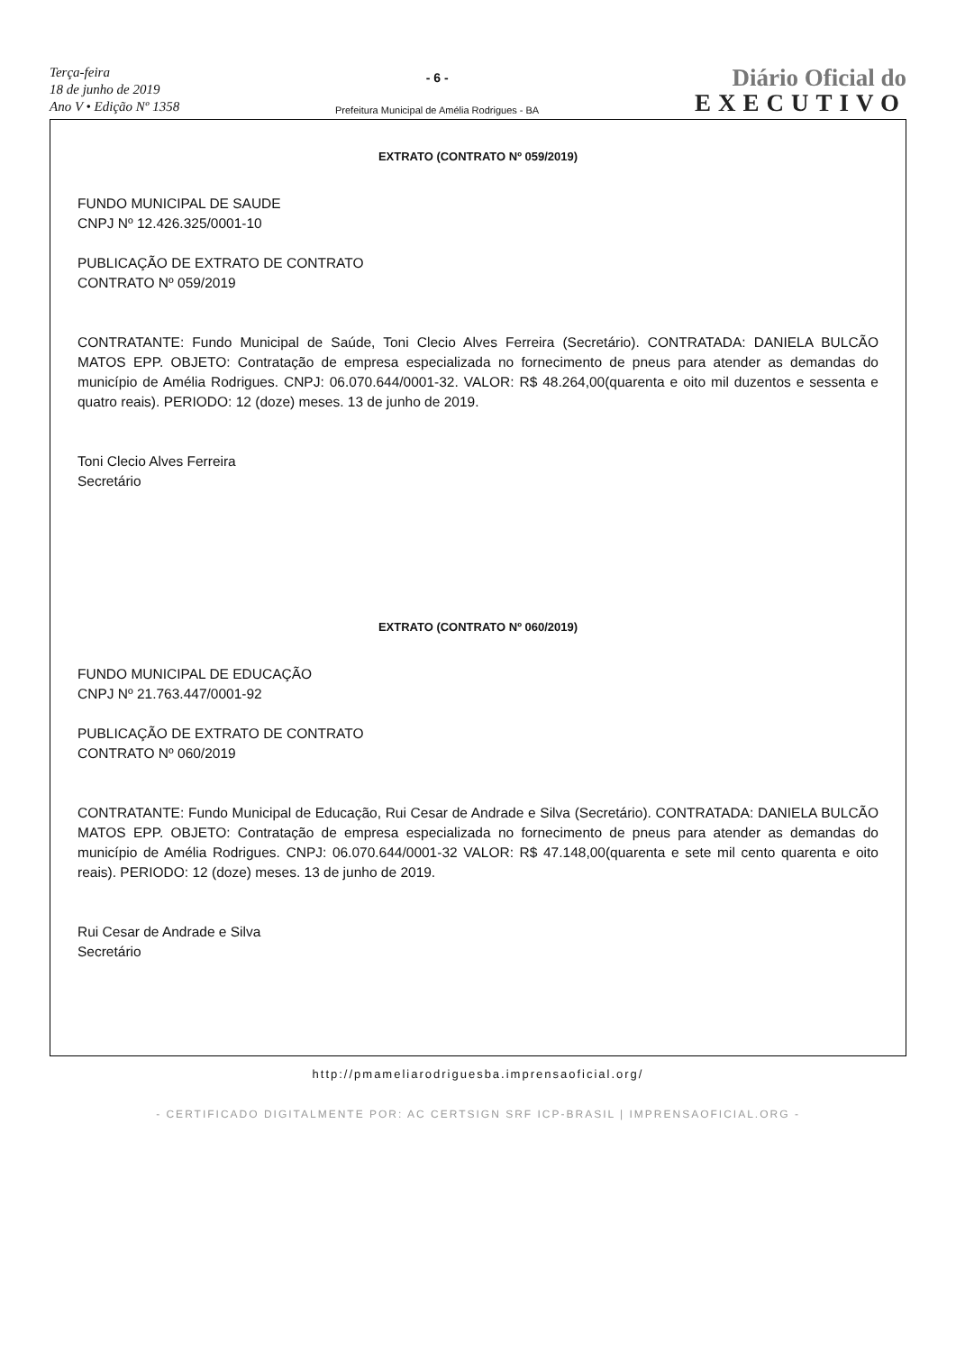Terça-feira
18 de junho de 2019
Ano V • Edição Nº 1358
- 6 -
Prefeitura Municipal de Amélia Rodrigues - BA
Diário Oficial do
EXECUTIVO
EXTRATO (CONTRATO Nº 059/2019)
FUNDO MUNICIPAL DE SAUDE
CNPJ Nº 12.426.325/0001-10
PUBLICAÇÃO DE EXTRATO DE CONTRATO
CONTRATO Nº 059/2019
CONTRATANTE: Fundo Municipal de Saúde, Toni Clecio Alves Ferreira (Secretário). CONTRATADA: DANIELA BULCÃO MATOS EPP. OBJETO: Contratação de empresa especializada no fornecimento de pneus para atender as demandas do município de Amélia Rodrigues. CNPJ: 06.070.644/0001-32. VALOR: R$ 48.264,00(quarenta e oito mil duzentos e sessenta e quatro reais). PERIODO: 12 (doze) meses. 13 de junho de 2019.
Toni Clecio Alves Ferreira
Secretário
EXTRATO (CONTRATO Nº 060/2019)
FUNDO MUNICIPAL DE EDUCAÇÃO
CNPJ Nº 21.763.447/0001-92
PUBLICAÇÃO DE EXTRATO DE CONTRATO
CONTRATO Nº 060/2019
CONTRATANTE: Fundo Municipal de Educação, Rui Cesar de Andrade e Silva (Secretário). CONTRATADA: DANIELA BULCÃO MATOS EPP. OBJETO: Contratação de empresa especializada no fornecimento de pneus para atender as demandas do município de Amélia Rodrigues. CNPJ: 06.070.644/0001-32 VALOR: R$ 47.148,00(quarenta e sete mil cento quarenta e oito reais). PERIODO: 12 (doze) meses. 13 de junho de 2019.
Rui Cesar de Andrade e Silva
Secretário
http://pmameliarodriguesba.imprensaoficial.org/
- CERTIFICADO DIGITALMENTE POR: AC CERTSIGN SRF ICP-BRASIL | IMPRENSAOFICIAL.ORG -